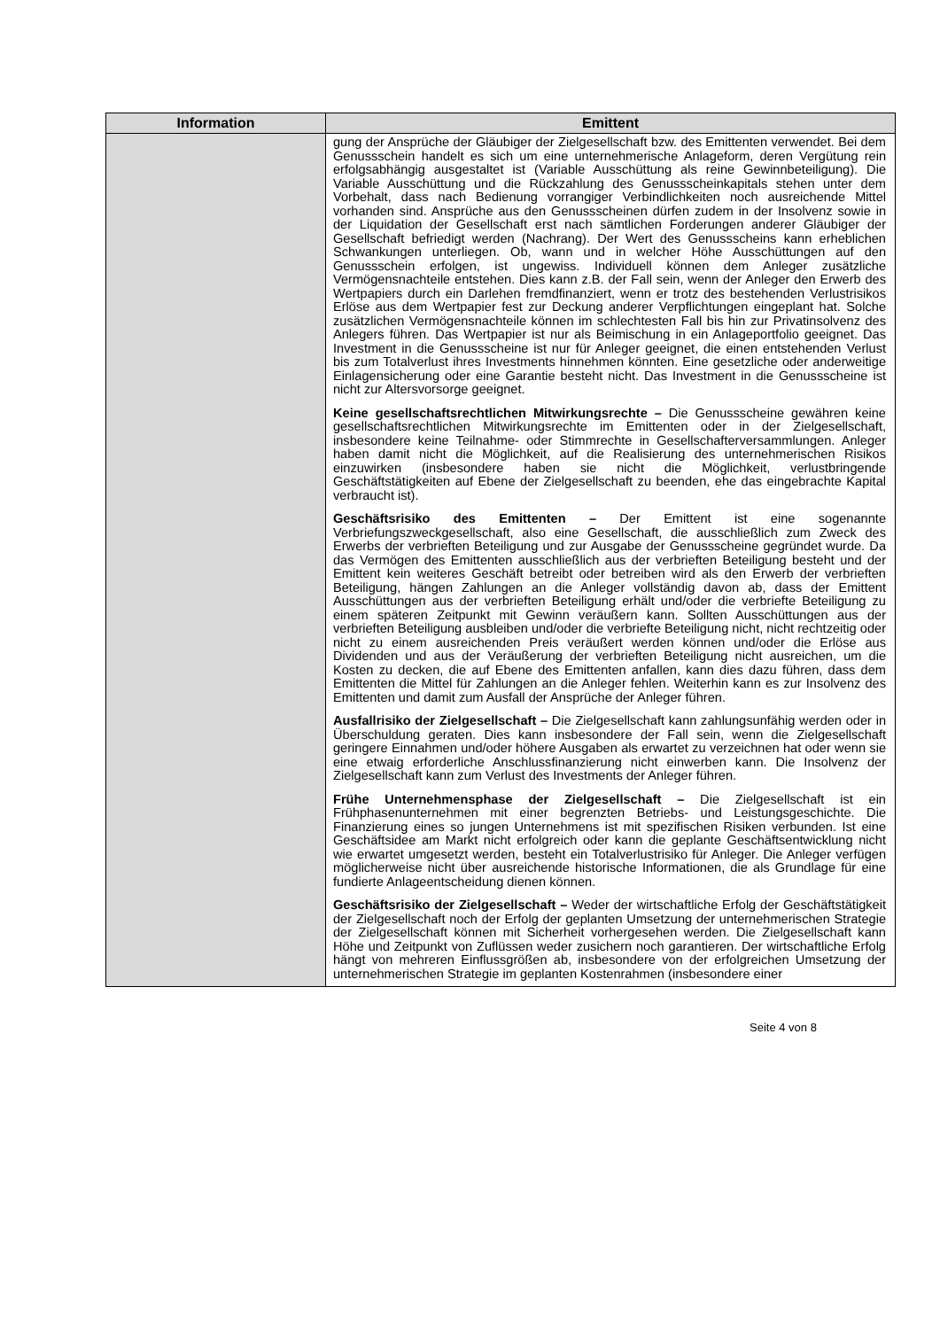| Information | Emittent |
| --- | --- |
| | gung der Ansprüche der Gläubiger der Zielgesellschaft bzw. des Emittenten verwendet. Bei dem Genussschein handelt es sich um eine unternehmerische Anlageform, deren Vergütung rein erfolgsabhängig ausgestaltet ist (Variable Ausschüttung als reine Gewinnbeteiligung). Die Variable Ausschüttung und die Rückzahlung des Genussscheinkapitals stehen unter dem Vorbehalt, dass nach Bedienung vorrangiger Verbindlichkeiten noch ausreichende Mittel vorhanden sind. Ansprüche aus den Genussscheinen dürfen zudem in der Insolvenz sowie in der Liquidation der Gesellschaft erst nach sämtlichen Forderungen anderer Gläubiger der Gesellschaft befriedigt werden (Nachrang). Der Wert des Genussscheins kann erheblichen Schwankungen unterliegen. Ob, wann und in welcher Höhe Ausschüttungen auf den Genussschein erfolgen, ist ungewiss. Individuell können dem Anleger zusätzliche Vermögensnachteile entstehen. Dies kann z.B. der Fall sein, wenn der Anleger den Erwerb des Wertpapiers durch ein Darlehen fremdfinanziert, wenn er trotz des bestehenden Verlustrisikos Erlöse aus dem Wertpapier fest zur Deckung anderer Verpflichtungen eingeplant hat. Solche zusätzlichen Vermögensnachteile können im schlechtesten Fall bis hin zur Privatinsolvenz des Anlegers führen. Das Wertpapier ist nur als Beimischung in ein Anlageportfolio geeignet. Das Investment in die Genussscheine ist nur für Anleger geeignet, die einen entstehenden Verlust bis zum Totalverlust ihres Investments hinnehmen könnten. Eine gesetzliche oder anderweitige Einlagensicherung oder eine Garantie besteht nicht. Das Investment in die Genussscheine ist nicht zur Altersvorsorge geeignet. Keine gesellschaftsrechtlichen Mitwirkungsrechte – Die Genussscheine gewähren keine gesellschaftsrechtlichen Mitwirkungsrechte im Emittenten oder in der Zielgesellschaft, insbesondere keine Teilnahme- oder Stimmrechte in Gesellschafterversammlungen. Anleger haben damit nicht die Möglichkeit, auf die Realisierung des unternehmerischen Risikos einzuwirken (insbesondere haben sie nicht die Möglichkeit, verlustbringende Geschäftstätigkeiten auf Ebene der Zielgesellschaft zu beenden, ehe das eingebrachte Kapital verbraucht ist). Geschäftsrisiko des Emittenten – Der Emittent ist eine sogenannte Verbriefungszweckgesellschaft, also eine Gesellschaft, die ausschließlich zum Zweck des Erwerbs der verbrieften Beteiligung und zur Ausgabe der Genussscheine gegründet wurde. Da das Vermögen des Emittenten ausschließlich aus der verbrieften Beteiligung besteht und der Emittent kein weiteres Geschäft betreibt oder betreiben wird als den Erwerb der verbrieften Beteiligung, hängen Zahlungen an die Anleger vollständig davon ab, dass der Emittent Ausschüttungen aus der verbrieften Beteiligung erhält und/oder die verbriefte Beteiligung zu einem späteren Zeitpunkt mit Gewinn veräußern kann. Sollten Ausschüttungen aus der verbrieften Beteiligung ausbleiben und/oder die verbriefte Beteiligung nicht, nicht rechtzeitig oder nicht zu einem ausreichenden Preis veräußert werden können und/oder die Erlöse aus Dividenden und aus der Veräußerung der verbrieften Beteiligung nicht ausreichen, um die Kosten zu decken, die auf Ebene des Emittenten anfallen, kann dies dazu führen, dass dem Emittenten die Mittel für Zahlungen an die Anleger fehlen. Weiterhin kann es zur Insolvenz des Emittenten und damit zum Ausfall der Ansprüche der Anleger führen. Ausfallrisiko der Zielgesellschaft – Die Zielgesellschaft kann zahlungsunfähig werden oder in Überschuldung geraten. Dies kann insbesondere der Fall sein, wenn die Zielgesellschaft geringere Einnahmen und/oder höhere Ausgaben als erwartet zu verzeichnen hat oder wenn sie eine etwaig erforderliche Anschlussfinanzierung nicht einwerben kann. Die Insolvenz der Zielgesellschaft kann zum Verlust des Investments der Anleger führen. Frühe Unternehmensphase der Zielgesellschaft – Die Zielgesellschaft ist ein Frühphasenunternehmen mit einer begrenzten Betriebs- und Leistungsgeschichte. Die Finanzierung eines so jungen Unternehmens ist mit spezifischen Risiken verbunden. Ist eine Geschäftsidee am Markt nicht erfolgreich oder kann die geplante Geschäftsentwicklung nicht wie erwartet umgesetzt werden, besteht ein Totalverlustrisiko für Anleger. Die Anleger verfügen möglicherweise nicht über ausreichende historische Informationen, die als Grundlage für eine fundierte Anlageentscheidung dienen können. Geschäftsrisiko der Zielgesellschaft – Weder der wirtschaftliche Erfolg der Geschäftstätigkeit der Zielgesellschaft noch der Erfolg der geplanten Umsetzung der unternehmerischen Strategie der Zielgesellschaft können mit Sicherheit vorhergesehen werden. Die Zielgesellschaft kann Höhe und Zeitpunkt von Zuflüssen weder zusichern noch garantieren. Der wirtschaftliche Erfolg hängt von mehreren Einflussgrößen ab, insbesondere von der erfolgreichen Umsetzung der unternehmerischen Strategie im geplanten Kostenrahmen (insbesondere einer |
Seite 4 von 8